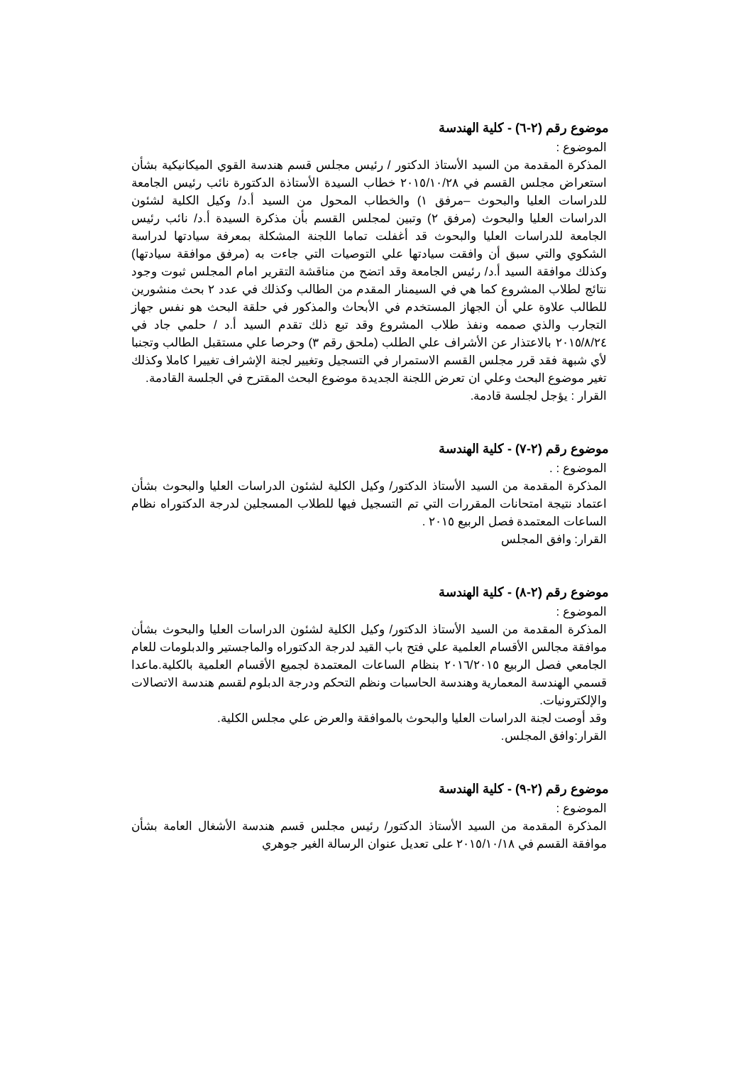موضوع رقم (٢-٦) - كلية الهندسة
الموضوع :
المذكرة المقدمة من السيد الأستاذ الدكتور / رئيس مجلس قسم هندسة القوي الميكانيكية بشأن استعراض مجلس القسم في ٢٠١٥/١٠/٢٨ خطاب السيدة الأستاذة الدكتورة نائب رئيس الجامعة للدراسات العليا والبحوث –مرفق ١) والخطاب المحول من السيد أ.د/ وكيل الكلية لشئون الدراسات العليا والبحوث (مرفق ٢) وتبين لمجلس القسم بأن مذكرة السيدة أ.د/ نائب رئيس الجامعة للدراسات العليا والبحوث قد أغفلت تماما اللجنة المشكلة بمعرفة سيادتها لدراسة الشكوي والتي سبق أن وافقت سيادتها علي التوصيات التي جاءت به (مرفق موافقة سيادتها) وكذلك موافقة السيد أ.د/ رئيس الجامعة وقد اتضح من مناقشة التقرير امام المجلس ثبوت وجود نتائج لطلاب المشروع كما هي في السيمنار المقدم من الطالب وكذلك في عدد ٢ بحث منشورين للطالب علاوة علي أن الجهاز المستخدم في الأبحاث والمذكور في حلقة البحث هو نفس جهاز التجارب والذي صممه ونفذ طلاب المشروع وقد تبع ذلك تقدم السيد أ.د / حلمي جاد في ٢٠١٥/٨/٢٤ بالاعتذار عن الأشراف علي الطلب (ملحق رقم ٣) وحرصا علي مستقبل الطالب وتجنبا لأي شبهة فقد قرر مجلس القسم الاستمرار في التسجيل وتغيير لجنة الإشراف تغييرا كاملا وكذلك تغير موضوع البحث وعلي ان تعرض اللجنة الجديدة موضوع البحث المقترح في الجلسة القادمة.
القرار : يؤجل لجلسة قادمة.
موضوع رقم (٢-٧) - كلية الهندسة
الموضوع : .
المذكرة المقدمة من السيد الأستاذ الدكتور/ وكيل الكلية لشئون الدراسات العليا والبحوث بشأن اعتماد نتيجة امتحانات المقررات التي تم التسجيل فيها للطلاب المسجلين لدرجة الدكتوراه نظام الساعات المعتمدة فصل الربيع ٢٠١٥ .
القرار: وافق المجلس
موضوع رقم (٢-٨) - كلية الهندسة
الموضوع :
المذكرة المقدمة من السيد الأستاذ الدكتور/ وكيل الكلية لشئون الدراسات العليا والبحوث بشأن موافقة مجالس الأقسام العلمية علي فتح باب القيد لدرجة الدكتوراه والماجستير والدبلومات للعام الجامعي فصل الربيع ٢٠١٦/٢٠١٥ بنظام الساعات المعتمدة لجميع الأقسام العلمية بالكلية.ماعدا قسمي الهندسة المعمارية وهندسة الحاسبات ونظم التحكم ودرجة الدبلوم لقسم هندسة الاتصالات والإلكترونيات.
وقد أوصت لجنة الدراسات العليا والبحوث بالموافقة والعرض علي مجلس الكلية.
القرار:وافق المجلس.
موضوع رقم (٢-٩) - كلية الهندسة
الموضوع :
المذكرة المقدمة من السيد الأستاذ الدكتور/ رئيس مجلس قسم هندسة الأشغال العامة بشأن موافقة القسم في ٢٠١٥/١٠/١٨ على تعديل عنوان الرسالة الغير جوهري